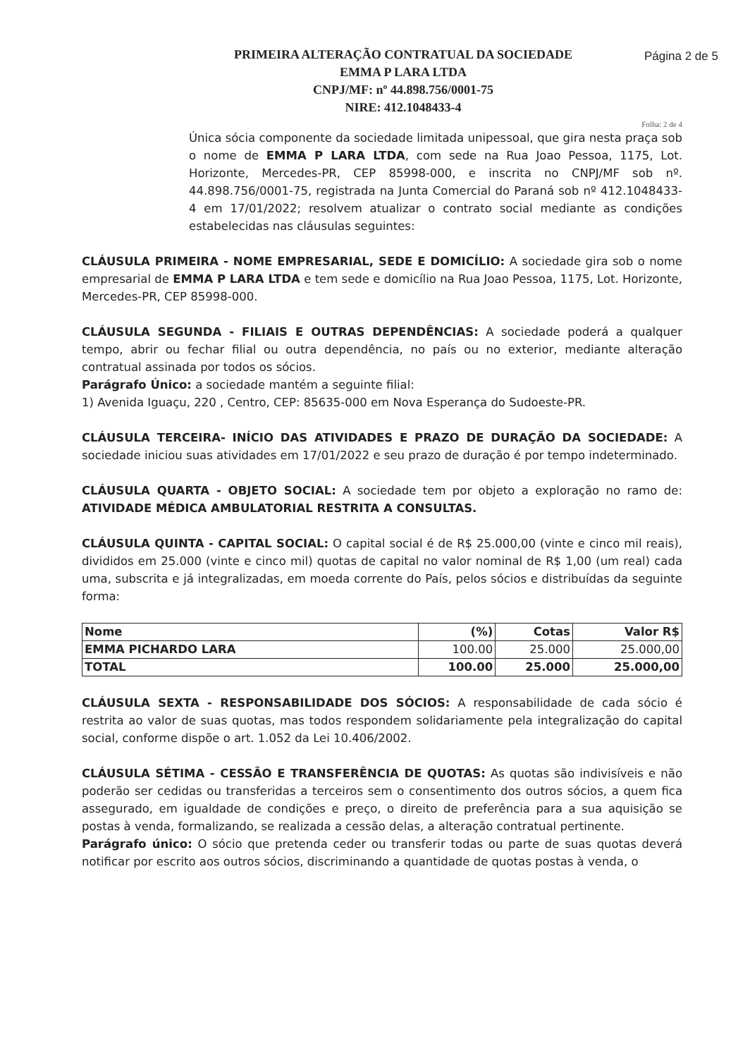PRIMEIRA ALTERAÇÃO CONTRATUAL DA SOCIEDADE
EMMA P LARA LTDA
CNPJ/MF: nº 44.898.756/0001-75
NIRE: 412.1048433-4
Página 2 de 5
Folha: 2 de 4
Única sócia componente da sociedade limitada unipessoal, que gira nesta praça sob o nome de EMMA P LARA LTDA, com sede na Rua Joao Pessoa, 1175, Lot. Horizonte, Mercedes-PR, CEP 85998-000, e inscrita no CNPJ/MF sob nº. 44.898.756/0001-75, registrada na Junta Comercial do Paraná sob nº 412.1048433-4 em 17/01/2022; resolvem atualizar o contrato social mediante as condições estabelecidas nas cláusulas seguintes:
CLÁUSULA PRIMEIRA - NOME EMPRESARIAL, SEDE E DOMICÍLIO: A sociedade gira sob o nome empresarial de EMMA P LARA LTDA e tem sede e domicílio na Rua Joao Pessoa, 1175, Lot. Horizonte, Mercedes-PR, CEP 85998-000.
CLÁUSULA SEGUNDA - FILIAIS E OUTRAS DEPENDÊNCIAS: A sociedade poderá a qualquer tempo, abrir ou fechar filial ou outra dependência, no país ou no exterior, mediante alteração contratual assinada por todos os sócios.
Parágrafo Único: a sociedade mantém a seguinte filial:
1) Avenida Iguaçu, 220 , Centro, CEP: 85635-000 em Nova Esperança do Sudoeste-PR.
CLÁUSULA TERCEIRA- INÍCIO DAS ATIVIDADES E PRAZO DE DURAÇÃO DA SOCIEDADE: A sociedade iniciou suas atividades em 17/01/2022 e seu prazo de duração é por tempo indeterminado.
CLÁUSULA QUARTA - OBJETO SOCIAL: A sociedade tem por objeto a exploração no ramo de: ATIVIDADE MÉDICA AMBULATORIAL RESTRITA A CONSULTAS.
CLÁUSULA QUINTA - CAPITAL SOCIAL: O capital social é de R$ 25.000,00 (vinte e cinco mil reais), divididos em 25.000 (vinte e cinco mil) quotas de capital no valor nominal de R$ 1,00 (um real) cada uma, subscrita e já integralizadas, em moeda corrente do País, pelos sócios e distribuídas da seguinte forma:
| Nome | (%) | Cotas | Valor R$ |
| --- | --- | --- | --- |
| EMMA PICHARDO LARA | 100.00 | 25.000 | 25.000,00 |
| TOTAL | 100.00 | 25.000 | 25.000,00 |
CLÁUSULA SEXTA - RESPONSABILIDADE DOS SÓCIOS: A responsabilidade de cada sócio é restrita ao valor de suas quotas, mas todos respondem solidariamente pela integralização do capital social, conforme dispõe o art. 1.052 da Lei 10.406/2002.
CLÁUSULA SÉTIMA - CESSÃO E TRANSFERÊNCIA DE QUOTAS: As quotas são indivisíveis e não poderão ser cedidas ou transferidas a terceiros sem o consentimento dos outros sócios, a quem fica assegurado, em igualdade de condições e preço, o direito de preferência para a sua aquisição se postas à venda, formalizando, se realizada a cessão delas, a alteração contratual pertinente.
Parágrafo único: O sócio que pretenda ceder ou transferir todas ou parte de suas quotas deverá notificar por escrito aos outros sócios, discriminando a quantidade de quotas postas à venda, o